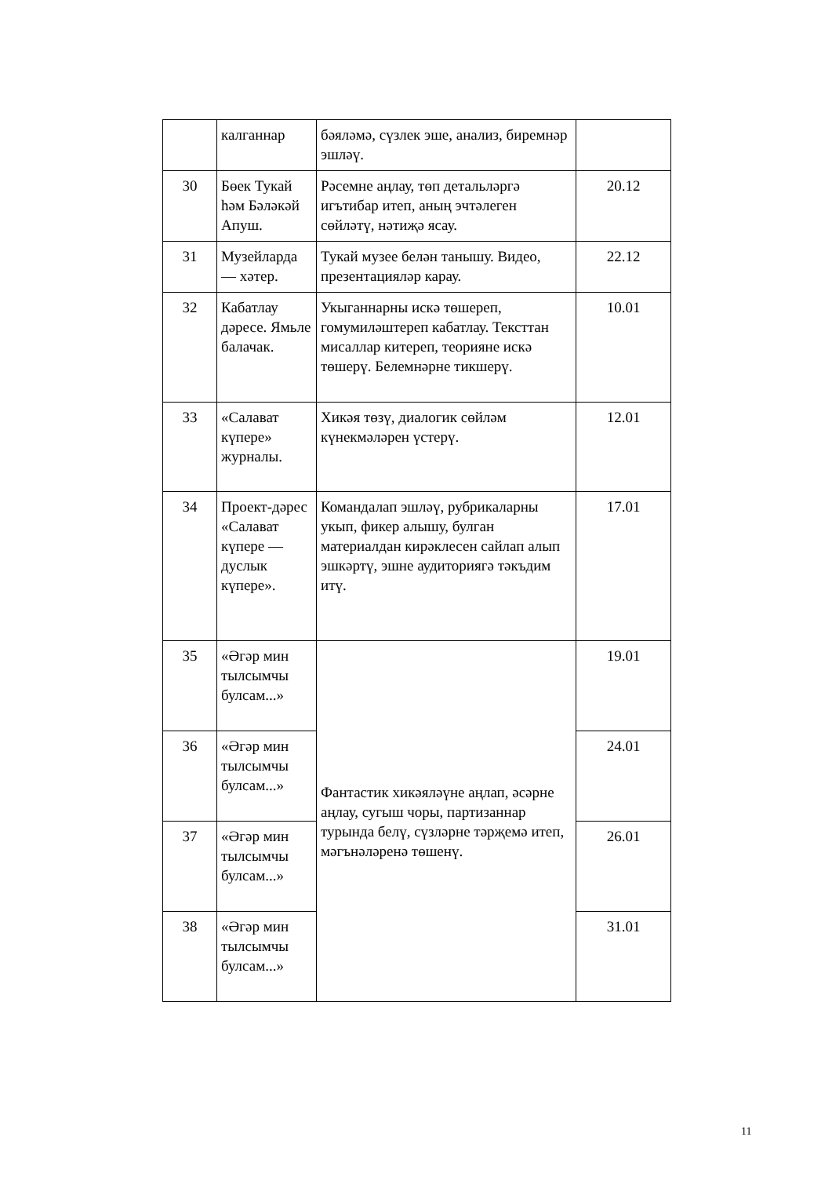| | калганнар | бәяләмә, сүзлек эше, анализ, биремнәр эшләү. | |
| 30 | Бөек Тукай һәм Бәләкәй Апуш. | Рәсемне аңлау, төп детальләргә игътибар итеп, аның эчтәлеген сөйләтү, нәтиҗә ясау. | 20.12 |
| 31 | Музейларда — хәтер. | Тукай музее белән танышу. Видео, презентацияләр карау. | 22.12 |
| 32 | Кабатлау дәресе. Ямьле балачак. | Укыганнарны искә төшереп, гомумиләштереп кабатлау. Тексттан мисаллар китереп, теорияне искә төшерү. Белемнәрне тикшерү. | 10.01 |
| 33 | «Салават күпере» журналы. | Хикәя төзү, диалогик сөйләм күнекмәләрен үстерү. | 12.01 |
| 34 | Проект-дәрес «Салават күпере — дуслык күпере». | Командалап эшләү, рубрикаларны укып, фикер алышу, булган материалдан кирәклесен сайлап алып эшкәртү, эшне аудиториягә тәкъдим итү. | 17.01 |
| 35 | «Әгәр мин тылсымчы булсам...» | Фантастик хикәяләүне аңлап, әсәрне аңлау, сугыш чоры, партизаннар турында белү, сүзләрне тәрҗемә итеп, мәгънәләренә төшенү. | 19.01 |
| 36 | «Әгәр мин тылсымчы булсам...» | | 24.01 |
| 37 | «Әгәр мин тылсымчы булсам...» | | 26.01 |
| 38 | «Әгәр мин тылсымчы булсам...» | | 31.01 |
11